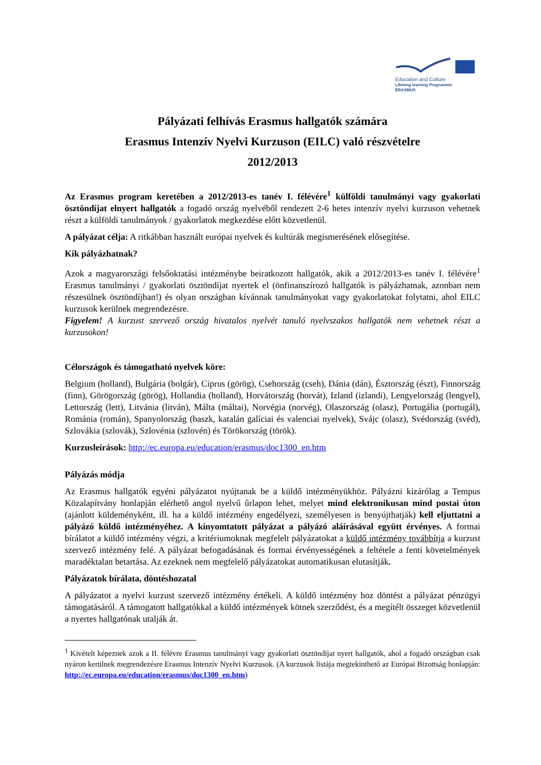Education and Culture
Lifelong learning Programme
ERASMUS
Pályázati felhívás Erasmus hallgatók számára
Erasmus Intenzív Nyelvi Kurzuson (EILC) való részvételre
2012/2013
Az Erasmus program keretében a 2012/2013-es tanév I. félévére<sup>1</sup> külföldi tanulmányi vagy gyakorlati ösztöndíjat elnyert hallgatók a fogadó ország nyelvéből rendezett 2-6 hetes intenzív nyelvi kurzuson vehetnek részt a külföldi tanulmányok / gyakorlatok megkezdése előtt közvetlenül.
A pályázat célja: A ritkábban használt európai nyelvek és kultúrák megismerésének elősegítése.
Kik pályázhatnak?
Azok a magyarországi felsőoktatási intézménybe beiratkozott hallgatók, akik a 2012/2013-es tanév I. félévére<sup>1</sup> Erasmus tanulmányi / gyakorlati ösztöndíjat nyertek el (önfinanszírozó hallgatók is pályázhatnak, azonban nem részesülnek ösztöndíjban!) és olyan országban kívánnak tanulmányokat vagy gyakorlatokat folytatni, ahol EILC kurzusok kerülnek megrendezésre.
Figyelem! A kurzust szervező ország hivatalos nyelvét tanuló nyelvszakos hallgatók nem vehetnek részt a kurzusokon!
Célországok és támogatható nyelvek köre:
Belgium (holland), Bulgária (bolgár), Ciprus (görög), Csehország (cseh), Dánia (dán), Észtország (észt), Finnország (finn), Görögország (görög), Hollandia (holland), Horvátország (horvát), Izland (izlandi), Lengyelország (lengyel), Lettország (lett), Litvánia (litván), Málta (máltai), Norvégia (norvég), Olaszország (olasz), Portugália (portugál), Románia (román), Spanyolország (baszk, katalán galíciai és valenciai nyelvek), Svájc (olasz), Svédország (svéd), Szlovákia (szlovák), Szlovénia (szlovén) és Törökország (török).
Kurzusleírások: http://ec.europa.eu/education/erasmus/doc1300_en.htm
Pályázás módja
Az Erasmus hallgatók egyéni pályázatot nyújtanak be a küldő intézményükhöz. Pályázni kizárólag a Tempus Közalapítvány honlapján elérhető angol nyelvű űrlapon lehet, melyet mind elektronikusan mind postai úton (ajánlott küldeményként, ill. ha a küldő intézmény engedélyezi, személyesen is benyújthatják) kell eljuttatni a pályázó küldő intézményéhez. A kinyomtatott pályázat a pályázó aláírásával együtt érvényes. A formai bírálatot a küldő intézmény végzi, a kritériumoknak megfelelt pályázatokat a küldő intézmény továbbítja a kurzust szervező intézmény felé. A pályázat befogadásának és formai érvényességének a feltétele a fenti követelmények maradéktalan betartása. Az ezeknek nem megfelelő pályázatokat automatikusan elutasítják.
Pályázatok bírálata, döntéshozatal
A pályázatot a nyelvi kurzust szervező intézmény értékeli. A küldő intézmény hoz döntést a pályázat pénzügyi támogatásáról. A támogatott hallgatókkal a küldő intézmények kötnek szerződést, és a megítélt összeget közvetlenül a nyertes hallgatónak utalják át.
<sup>1</sup> Kivételt képeznek azok a II. félévre Erasmus tanulmányi vagy gyakorlati ösztöndíjat nyert hallgatók, ahol a fogadó országban csak nyáron kerülnek megrendezésre Erasmus Intenzív Nyelvi Kurzusok. (A kurzusok listája megtekinthető az Európai Bizottság honlapján: http://ec.europa.eu/education/erasmus/doc1300_en.htm)